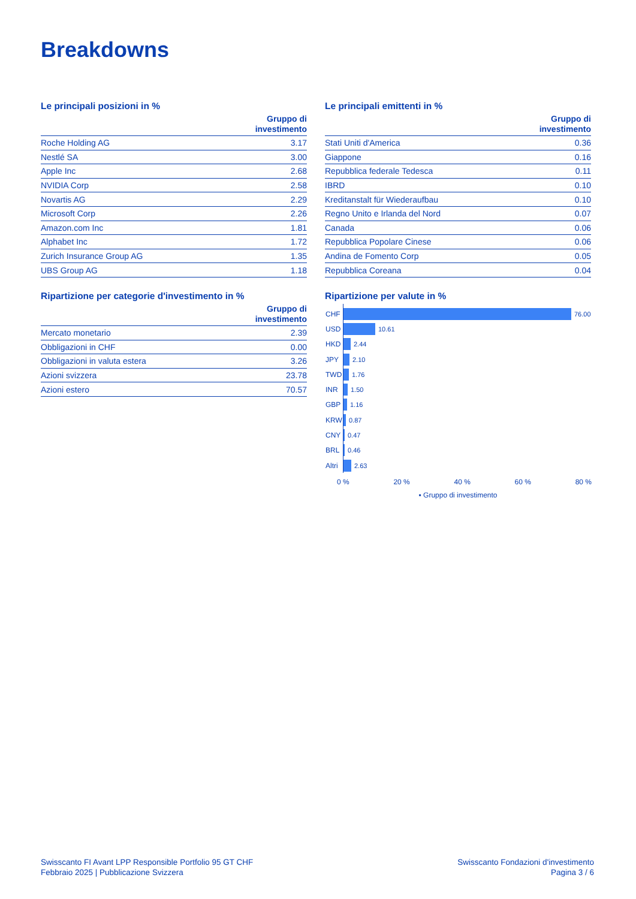Breakdowns
Le principali posizioni in %
| | Gruppo di investimento |
| --- | --- |
| Roche Holding AG | 3.17 |
| Nestlé SA | 3.00 |
| Apple Inc | 2.68 |
| NVIDIA Corp | 2.58 |
| Novartis AG | 2.29 |
| Microsoft Corp | 2.26 |
| Amazon.com Inc | 1.81 |
| Alphabet Inc | 1.72 |
| Zurich Insurance Group AG | 1.35 |
| UBS Group AG | 1.18 |
Le principali emittenti in %
| | Gruppo di investimento |
| --- | --- |
| Stati Uniti d'America | 0.36 |
| Giappone | 0.16 |
| Repubblica federale Tedesca | 0.11 |
| IBRD | 0.10 |
| Kreditanstalt für Wiederaufbau | 0.10 |
| Regno Unito e Irlanda del Nord | 0.07 |
| Canada | 0.06 |
| Repubblica Popolare Cinese | 0.06 |
| Andina de Fomento Corp | 0.05 |
| Repubblica Coreana | 0.04 |
Ripartizione per categorie d'investimento in %
| | Gruppo di investimento |
| --- | --- |
| Mercato monetario | 2.39 |
| Obbligazioni in CHF | 0.00 |
| Obbligazioni in valuta estera | 3.26 |
| Azioni svizzera | 23.78 |
| Azioni estero | 70.57 |
Ripartizione per valute in %
CHF 76.00
USD 10.61
HKD 2.44
JPY 2.10
TWD 1.76
INR 1.50
GBP 1.16
KRW 0.87
CNY 0.47
BRL 0.46
Altri 2.63
0 % 20 % 40 % 60 % 80 %
▪ Gruppo di investimento
Swisscanto FI Avant LPP Responsible Portfolio 95 GT CHF
Febbraio 2025 | Pubblicazione Svizzera
Swisscanto Fondazioni d'investimento
Pagina 3 / 6